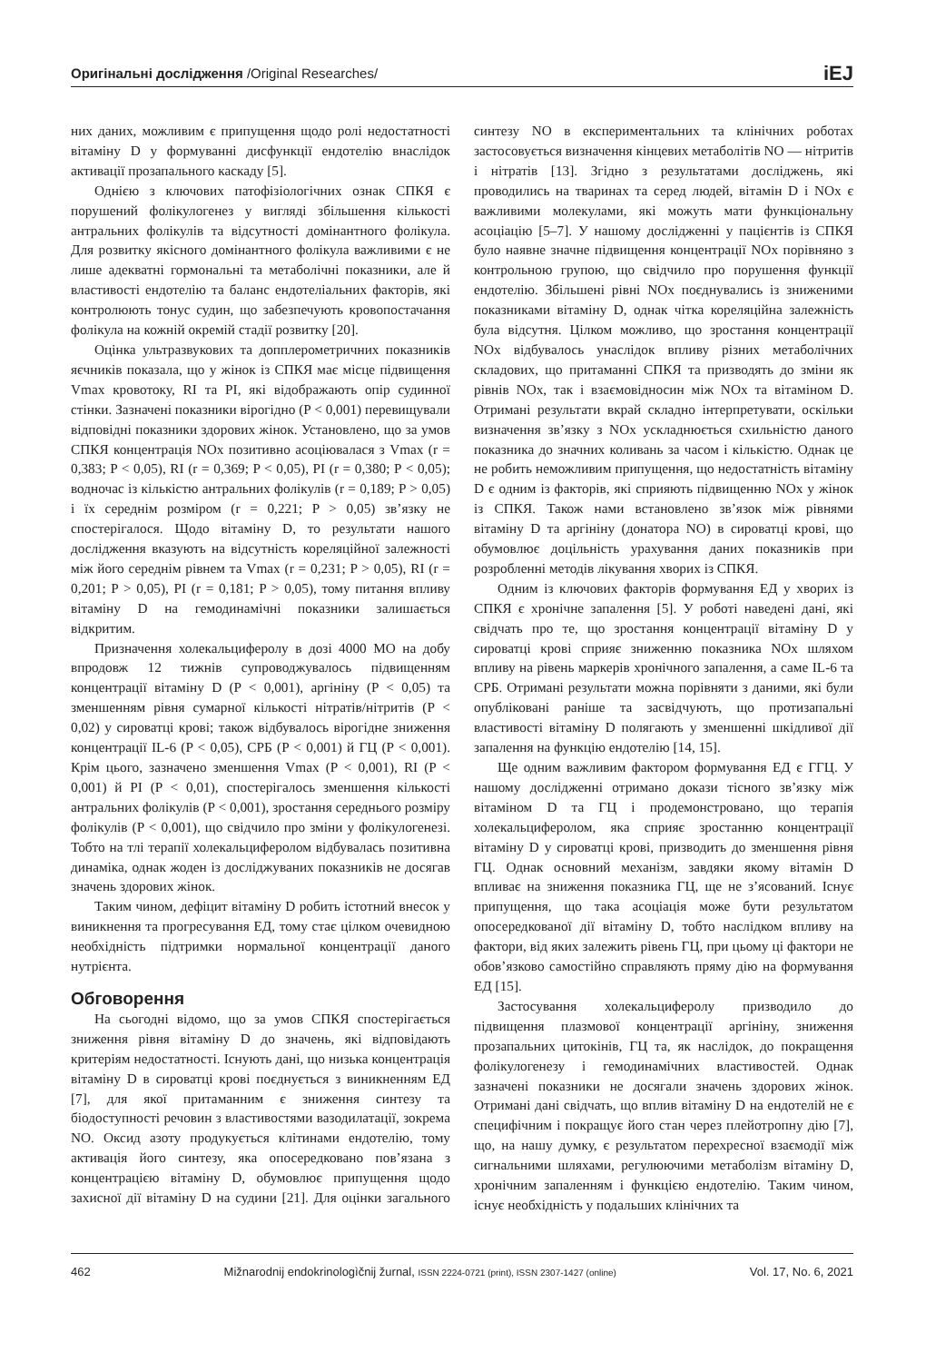Оригінальні дослідження /Original Researches/ iEJ
них даних, можливим є припущення щодо ролі недостатності вітаміну D у формуванні дисфункції ендотелію внаслідок активації прозапального каскаду [5].
Однією з ключових патофізіологічних ознак СПКЯ є порушений фолікулогенез у вигляді збільшення кількості антральних фолікулів та відсутності домінантного фолікула. Для розвитку якісного домінантного фолікула важливими є не лише адекватні гормональні та метаболічні показники, але й властивості ендотелію та баланс ендотеліальних факторів, які контролюють тонус судин, що забезпечують кровопостачання фолікула на кожній окремій стадії розвитку [20].
Оцінка ультразвукових та допплерометричних показників яєчників показала, що у жінок із СПКЯ має місце підвищення Vmax кровотоку, RI та PI, які відображають опір судинної стінки. Зазначені показники вірогідно (P < 0,001) перевищували відповідні показники здорових жінок. Установлено, що за умов СПКЯ концентрація NOx позитивно асоціювалася з Vmax (r = 0,383; P < 0,05), RI (r = 0,369; P < 0,05), PI (r = 0,380; P < 0,05); водночас із кількістю антральних фолікулів (r = 0,189; P > 0,05) і їх середнім розміром (r = 0,221; P > 0,05) зв’язку не спостерігалося. Щодо вітаміну D, то результати нашого дослідження вказують на відсутність кореляційної залежності між його середнім рівнем та Vmax (r = 0,231; P > 0,05), RI (r = 0,201; P > 0,05), PI (r = 0,181; P > 0,05), тому питання впливу вітаміну D на гемодинамічні показники залишається відкритим.
Призначення холекальциферолу в дозі 4000 МО на добу впродовж 12 тижнів супроводжувалось підвищенням концентрації вітаміну D (P < 0,001), аргініну (P < 0,05) та зменшенням рівня сумарної кількості нітратів/нітритів (P < 0,02) у сироватці крові; також відбувалось вірогідне зниження концентрації IL-6 (P < 0,05), СРБ (P < 0,001) й ГЦ (P < 0,001). Крім цього, зазначено зменшення Vmax (P < 0,001), RI (P < 0,001) й PI (P < 0,01), спостерігалось зменшення кількості антральних фолікулів (P < 0,001), зростання середнього розміру фолікулів (P < 0,001), що свідчило про зміни у фолікулогенезі. Тобто на тлі терапії холекальциферолом відбувалась позитивна динаміка, однак жоден із досліджуваних показників не досягав значень здорових жінок.
Таким чином, дефіцит вітаміну D робить істотний внесок у виникнення та прогресування ЕД, тому стає цілком очевидною необхідність підтримки нормальної концентрації даного нутрієнта.
Обговорення
На сьогодні відомо, що за умов СПКЯ спостерігається зниження рівня вітаміну D до значень, які відповідають критеріям недостатності. Існують дані, що низька концентрація вітаміну D в сироватці крові поєднується з виникненням ЕД [7], для якої притаманним є зниження синтезу та біодоступності речовин з властивостями вазодилатації, зокрема NO. Оксид азоту продукується клітинами ендотелію, тому активація його синтезу, яка опосередковано пов’язана з концентрацією вітаміну D, обумовлює припущення щодо захисної дії вітаміну D на судини [21]. Для оцінки загального синтезу NO в експериментальних та клінічних роботах застосовується визначення кінцевих метаболітів NO — нітритів і нітратів [13]. Згідно з результатами досліджень, які проводились на тваринах та серед людей, вітамін D і NOx є важливими молекулами, які можуть мати функціональну асоціацію [5–7]. У нашому дослідженні у пацієнтів із СПКЯ було наявне значне підвищення концентрації NOx порівняно з контрольною групою, що свідчило про порушення функції ендотелію. Збільшені рівні NOx поєднувались із зниженими показниками вітаміну D, однак чітка кореляційна залежність була відсутня. Цілком можливо, що зростання концентрації NOx відбувалось унаслідок впливу різних метаболічних складових, що притаманні СПКЯ та призводять до зміни як рівнів NOx, так і взаємовідносин між NOx та вітаміном D. Отримані результати вкрай складно інтерпретувати, оскільки визначення зв’язку з NOx ускладнюється схильністю даного показника до значних коливань за часом і кількістю. Однак це не робить неможливим припущення, що недостатність вітаміну D є одним із факторів, які сприяють підвищенню NOx у жінок із СПКЯ. Також нами встановлено зв’язок між рівнями вітаміну D та аргініну (донатора NO) в сироватці крові, що обумовлює доцільність урахування даних показників при розробленні методів лікування хворих із СПКЯ.
Одним із ключових факторів формування ЕД у хворих із СПКЯ є хронічне запалення [5]. У роботі наведені дані, які свідчать про те, що зростання концентрації вітаміну D у сироватці крові сприяє зниженню показника NOx шляхом впливу на рівень маркерів хронічного запалення, а саме IL-6 та СРБ. Отримані результати можна порівняти з даними, які були опубліковані раніше та засвідчують, що протизапальні властивості вітаміну D полягають у зменшенні шкідливої дії запалення на функцію ендотелію [14, 15].
Ще одним важливим фактором формування ЕД є ГГЦ. У нашому дослідженні отримано докази тісного зв’язку між вітаміном D та ГЦ і продемонстровано, що терапія холекальциферолом, яка сприяє зростанню концентрації вітаміну D у сироватці крові, призводить до зменшення рівня ГЦ. Однак основний механізм, завдяки якому вітамін D впливає на зниження показника ГЦ, ще не з’ясований. Існує припущення, що така асоціація може бути результатом опосередкованої дії вітаміну D, тобто наслідком впливу на фактори, від яких залежить рівень ГЦ, при цьому ці фактори не обов’язково самостійно справляють пряму дію на формування ЕД [15].
Застосування холекальциферолу призводило до підвищення плазмової концентрації аргініну, зниження прозапальних цитокінів, ГЦ та, як наслідок, до покращення фолікулогенезу і гемодинамічних властивостей. Однак зазначені показники не досягали значень здорових жінок. Отримані дані свідчать, що вплив вітаміну D на ендотелій не є специфічним і покращує його стан через плейотропну дію [7], що, на нашу думку, є результатом перехресної взаємодії між сигнальними шляхами, регулюючими метаболізм вітаміну D, хронічним запаленням і функцією ендотелію. Таким чином, існує необхідність у подальших клінічних та
462 Mižnarodnij endokrinologìčnij žurnal, ISSN 2224-0721 (print), ISSN 2307-1427 (online) Vol. 17, No. 6, 2021